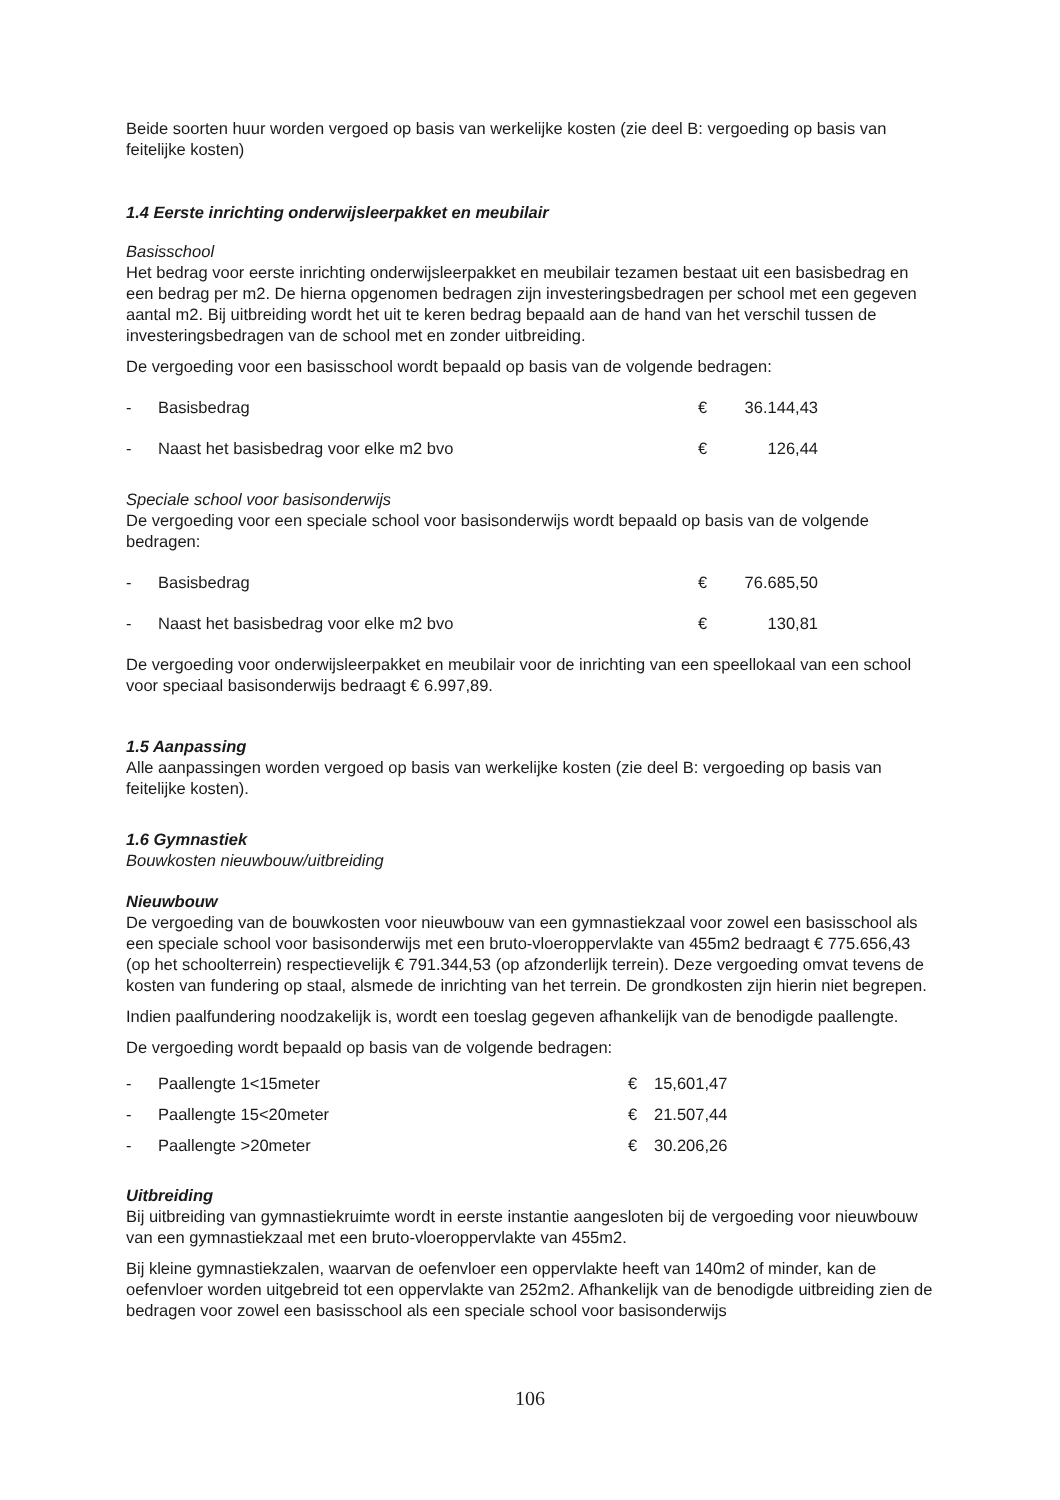Beide soorten huur worden vergoed op basis van werkelijke kosten (zie deel B: vergoeding op basis van feitelijke kosten)
1.4 Eerste inrichting onderwijsleerpakket en meubilair
Basisschool
Het bedrag voor eerste inrichting onderwijsleerpakket en meubilair tezamen bestaat uit een basisbedrag en een bedrag per m2. De hierna opgenomen bedragen zijn investeringsbedragen per school met een gegeven aantal m2. Bij uitbreiding wordt het uit te keren bedrag bepaald aan de hand van het verschil tussen de investeringsbedragen van de school met en zonder uitbreiding.
De vergoeding voor een basisschool wordt bepaald op basis van de volgende bedragen:
| - | Basisbedrag | € | 36.144,43 |
| - | Naast het basisbedrag voor elke m2 bvo | € | 126,44 |
Speciale school voor basisonderwijs
De vergoeding voor een speciale school voor basisonderwijs wordt bepaald op basis van de volgende bedragen:
| - | Basisbedrag | € | 76.685,50 |
| - | Naast het basisbedrag voor elke m2 bvo | € | 130,81 |
De vergoeding voor onderwijsleerpakket en meubilair voor de inrichting van een speellokaal van een school voor speciaal basisonderwijs bedraagt € 6.997,89.
1.5 Aanpassing
Alle aanpassingen worden vergoed op basis van werkelijke kosten (zie deel B: vergoeding op basis van feitelijke kosten).
1.6 Gymnastiek
Bouwkosten nieuwbouw/uitbreiding
Nieuwbouw
De vergoeding van de bouwkosten voor nieuwbouw van een gymnastiekzaal voor zowel een basisschool als een speciale school voor basisonderwijs met een bruto-vloeroppervlakte van 455m2 bedraagt € 775.656,43 (op het schoolterrein) respectievelijk € 791.344,53 (op afzonderlijk terrein). Deze vergoeding omvat tevens de kosten van fundering op staal, alsmede de inrichting van het terrein. De grondkosten zijn hierin niet begrepen.
Indien paalfundering noodzakelijk is, wordt een toeslag gegeven afhankelijk van de benodigde paallengte.
De vergoeding wordt bepaald op basis van de volgende bedragen:
| - | Paallengte 1<15meter | € | 15,601,47 |
| - | Paallengte 15<20meter | € | 21.507,44 |
| - | Paallengte >20meter | € | 30.206,26 |
Uitbreiding
Bij uitbreiding van gymnastiekruimte wordt in eerste instantie aangesloten bij de vergoeding voor nieuwbouw van een gymnastiekzaal met een bruto-vloeroppervlakte van 455m2.
Bij kleine gymnastiekzalen, waarvan de oefenvloer een oppervlakte heeft van 140m2 of minder, kan de oefenvloer worden uitgebreid tot een oppervlakte van 252m2. Afhankelijk van de benodigde uitbreiding zien de bedragen voor zowel een basisschool als een speciale school voor basisonderwijs
106